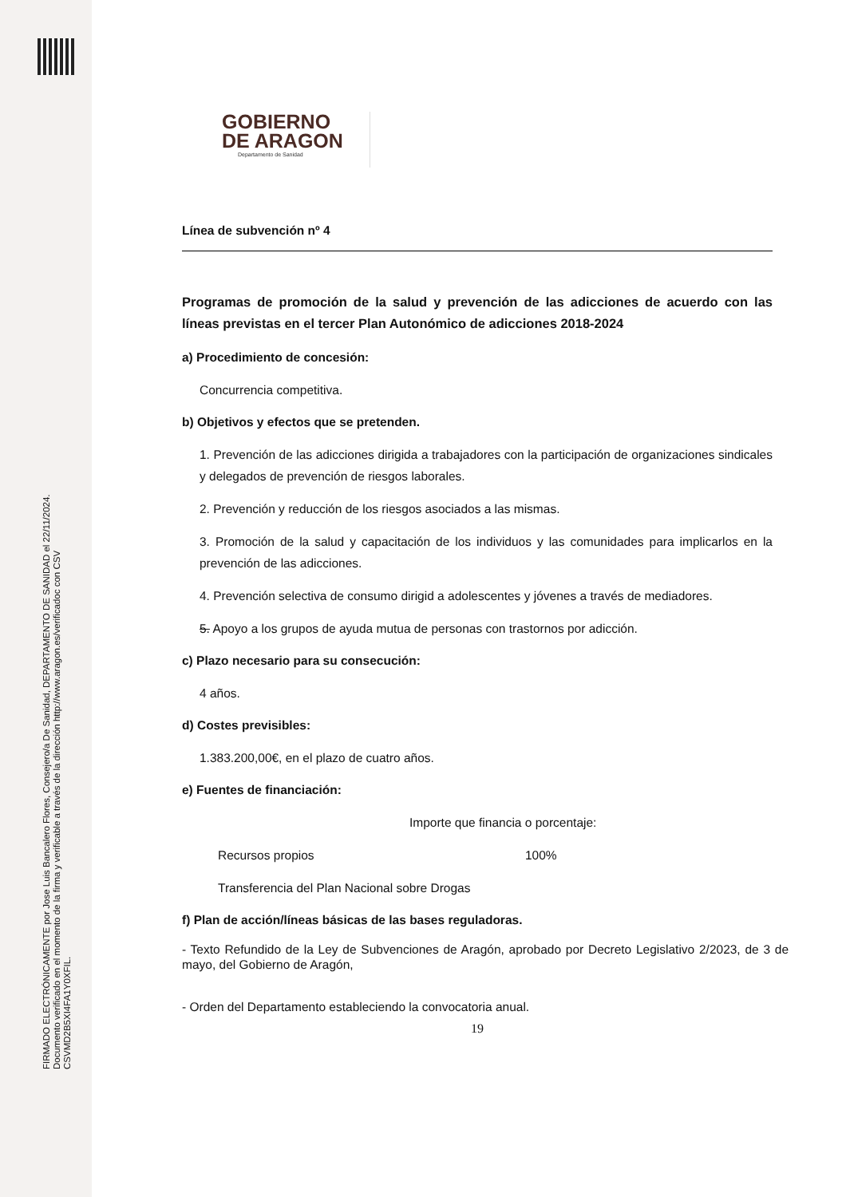FIRMADO ELECTRÓNICAMENTE por Jose Luis Bancalero Flores, Consejero/a De Sanidad, DEPARTAMENTO DE SANIDAD el 22/11/2024.
Documento verificado en el momento de la firma y verificable a través de la dirección http://www.aragon.es/verificadoc con CSV CSVMD2B5XI4FA1Y0XFIL.
GOBIERNO
DE ARAGON
Departamento de Sanidad
Línea de subvención nº 4
Programas de promoción de la salud y prevención de las adicciones de acuerdo con las líneas previstas en el tercer Plan Autonómico de adicciones 2018-2024
a) Procedimiento de concesión:
Concurrencia competitiva.
b) Objetivos y efectos que se pretenden.
1. Prevención de las adicciones dirigida a trabajadores con la participación de organizaciones sindicales y delegados de prevención de riesgos laborales.
2. Prevención y reducción de los riesgos asociados a las mismas.
3. Promoción de la salud y capacitación de los individuos y las comunidades para implicarlos en la prevención de las adicciones.
4. Prevención selectiva de consumo dirigid a adolescentes y jóvenes a través de mediadores.
5. Apoyo a los grupos de ayuda mutua de personas con trastornos por adicción.
c) Plazo necesario para su consecución:
4 años.
d) Costes previsibles:
1.383.200,00€, en el plazo de cuatro años.
e) Fuentes de financiación:
Importe que financia o porcentaje:
Recursos propios 100%
Transferencia del Plan Nacional sobre Drogas
f) Plan de acción/líneas básicas de las bases reguladoras.
- Texto Refundido de la Ley de Subvenciones de Aragón, aprobado por Decreto Legislativo 2/2023, de 3 de mayo, del Gobierno de Aragón,
- Orden del Departamento estableciendo la convocatoria anual.
19